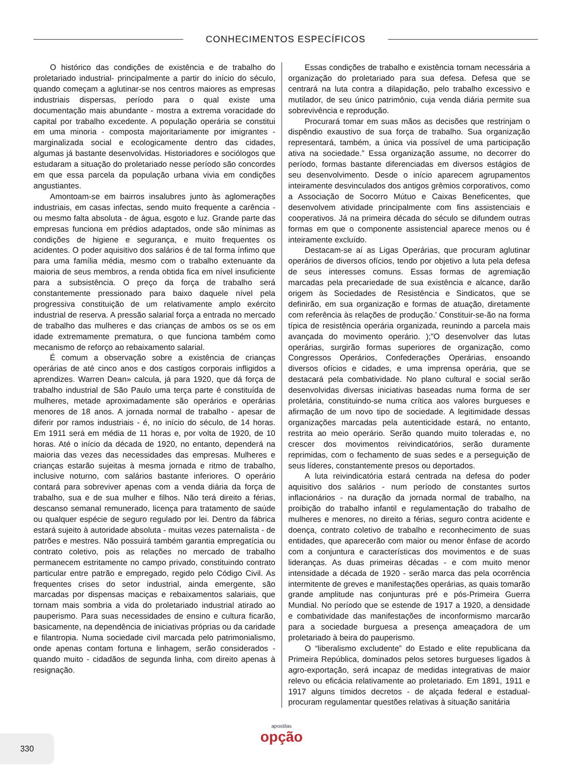CONHECIMENTOS ESPECÍFICOS
O histórico das condições de existência e de trabalho do proletariado industrial- principalmente a partir do início do século, quando começam a aglutinar-se nos centros maiores as empresas industriais dispersas, período para o qual existe uma documentação mais abundante - mostra a extrema voracidade do capital por trabalho excedente. A população operária se constitui em uma minoria - composta majoritariamente por imigrantes - marginalizada social e ecologicamente dentro das cidades, algumas já bastante desenvolvidas. Historiadores e sociólogos que estudaram a situação do proletariado nesse período são concordes em que essa parcela da população urbana vivia em condições angustiantes.
Amontoam-se em bairros insalubres junto às aglomerações industriais, em casas infectas, sendo muito frequente a carência - ou mesmo falta absoluta - de água, esgoto e luz. Grande parte das empresas funciona em prédios adaptados, onde são mínimas as condições de higiene e segurança, e muito frequentes os acidentes. O poder aquisitivo dos salários é de tal forma ínfimo que para uma família média, mesmo com o trabalho extenuante da maioria de seus membros, a renda obtida fica em nível insuficiente para a subsistência. O preço da força de trabalho será constantemente pressionado para baixo daquele nível pela progressiva constituição de um relativamente amplo exército industrial de reserva. A pressão salarial força a entrada no mercado de trabalho das mulheres e das crianças de ambos os se os em idade extremamente prematura, o que funciona também como mecanismo de reforço ao rebaixamento salarial.
É comum a observação sobre a existência de crianças operárias de até cinco anos e dos castigos corporais infligidos a aprendizes. Warren Dean» calcula, já para 1920, que dá força de trabalho industrial de São Paulo uma terça parte é constituída de mulheres, metade aproximadamente são operários e operárias menores de 18 anos. A jornada normal de trabalho - apesar de diferir por ramos industriais - é, no início do século, de 14 horas. Em 1911 será em média de 11 horas e, por volta de 1920, de 10 horas. Até o início da década de 1920, no entanto, dependerá na maioria das vezes das necessidades das empresas. Mulheres e crianças estarão sujeitas à mesma jornada e ritmo de trabalho, inclusive noturno, com salários bastante inferiores. O operário contará para sobreviver apenas com a venda diária da força de trabalho, sua e de sua mulher e filhos. Não terá direito a férias, descanso semanal remunerado, licença para tratamento de saúde ou qualquer espécie de seguro regulado por lei. Dentro da fábrica estará sujeito à autoridade absoluta - muitas vezes paternalista - de patrões e mestres. Não possuirá também garantia empregatícia ou contrato coletivo, pois as relações no mercado de trabalho permanecem estritamente no campo privado, constituindo contrato particular entre patrão e empregado, regido pelo Código Civil. As frequentes crises do setor industrial, ainda emergente, são marcadas por dispensas maciças e rebaixamentos salariais, que tornam mais sombria a vida do proletariado industrial atirado ao pauperismo. Para suas necessidades de ensino e cultura ficarão, basicamente, na dependência de iniciativas próprias ou da caridade e filantropia. Numa sociedade civil marcada pelo patrimonialismo, onde apenas contam fortuna e linhagem, serão considerados - quando muito - cidadãos de segunda linha, com direito apenas à resignação.
Essas condições de trabalho e existência tornam necessária a organização do proletariado para sua defesa. Defesa que se centrará na luta contra a dilapidação, pelo trabalho excessivo e mutilador, de seu único patrimônio, cuja venda diária permite sua sobrevivência e reprodução.
Procurará tomar em suas mãos as decisões que restrinjam o dispêndio exaustivo de sua força de trabalho. Sua organização representará, também, a única via possível de uma participação ativa na sociedade.” Essa organização assume, no decorrer do período, formas bastante diferenciadas em diversos estágios de seu desenvolvimento. Desde o início aparecem agrupamentos inteiramente desvinculados dos antigos grêmios corporativos, como a Associação de Socorro Mútuo e Caixas Beneficentes, que desenvolvem atividade principalmente com fins assistenciais e cooperativos. Já na primeira década do século se difundem outras formas em que o componente assistencial aparece menos ou é inteiramente excluído.
Destacam-se aí as Ligas Operárias, que procuram aglutinar operários de diversos ofícios, tendo por objetivo a luta pela defesa de seus interesses comuns. Essas formas de agremiação marcadas pela precariedade de sua existência e alcance, darão origem às Sociedades de Resistência e Sindicatos, que se definirão, em sua organização e formas de atuação, diretamente com referência às relações de produção.’ Constituir-se-ão na forma típica de resistência operária organizada, reunindo a parcela mais avançada do movimento operário. );”O desenvolver das lutas operárias, surgirão formas superiores de organização, como Congressos Operários, Confederações Operárias, ensoando diversos ofícios e cidades, e uma imprensa operária, que se destacará pela combatividade. No plano cultural e social serão desenvolvidas diversas iniciativas baseadas numa forma de ser proletária, constituindo-se numa crítica aos valores burgueses e afirmação de um novo tipo de sociedade. A legitimidade dessas organizações marcadas pela autenticidade estará, no entanto, restrita ao meio operário. Serão quando muito toleradas e, no crescer dos movimentos reivindicatórios, serão duramente reprimidas, com o fechamento de suas sedes e a perseguição de seus líderes, constantemente presos ou deportados.
A luta reivindicatória estará centrada na defesa do poder aquisitivo dos salários - num período de constantes surtos inflacionários - na duração da jornada normal de trabalho, na proibição do trabalho infantil e regulamentação do trabalho de mulheres e menores, no direito a férias, seguro contra acidente e doença, contrato coletivo de trabalho e reconhecimento de suas entidades, que aparecerão com maior ou menor ênfase de acordo com a conjuntura e características dos movimentos e de suas lideranças. As duas primeiras décadas - e com muito menor intensidade a década de 1920 - serão marca das pela ocorrência intermitente de greves e manifestações operárias, as quais tomarão grande amplitude nas conjunturas pré e pós-Primeira Guerra Mundial. No período que se estende de 1917 a 1920, a densidade e combatividade das manifestações de inconformismo marcarão para a sociedade burguesa a presença ameaçadora de um proletariado à beira do pauperismo.
O “liberalismo excludente” do Estado e elite republicana da Primeira República, dominados pelos setores burgueses ligados à agro-exportação, será incapaz de medidas integrativas de maior relevo ou eficácia relativamente ao proletariado. Em 1891, 1911 e 1917 alguns tímidos decretos - de alçada federal e estadual- procuram regulamentar questões relativas à situação sanitária
330
apostilas
opção